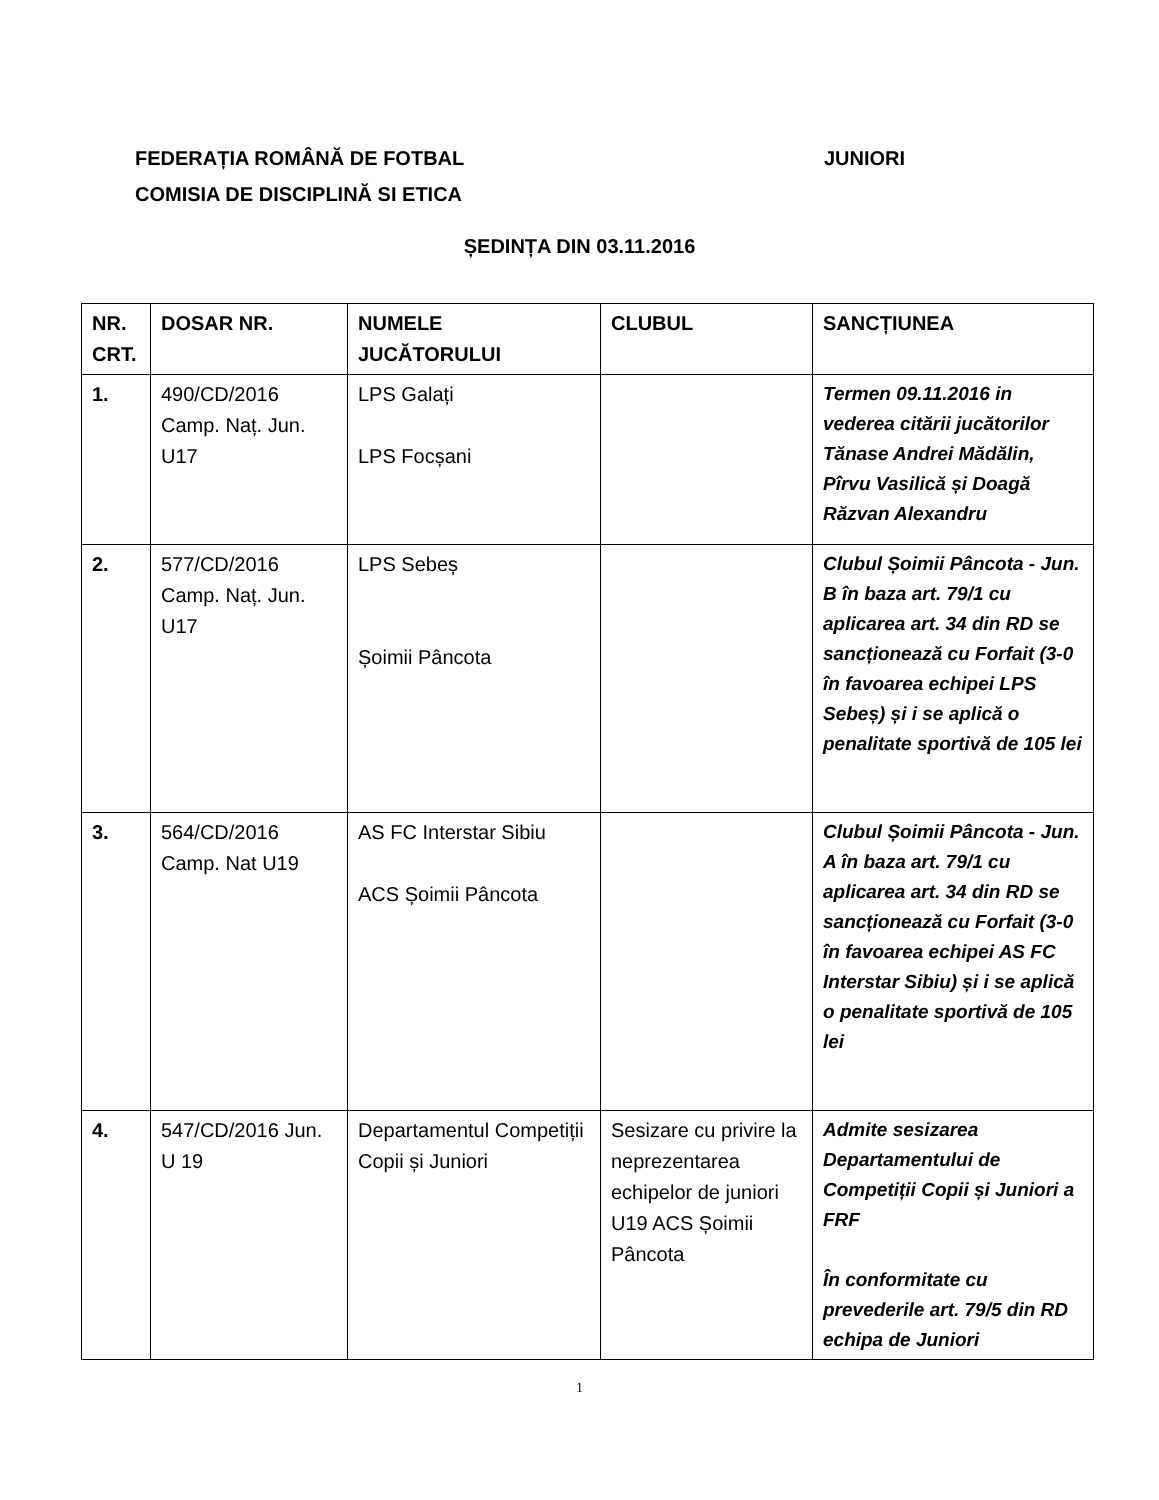JUNIORI FEDERAȚIA ROMÂNĂ DE FOTBAL
COMISIA DE DISCIPLINĂ SI ETICA
ȘEDINȚA DIN 03.11.2016
| NR. CRT. | DOSAR NR. | NUMELE JUCĂTORULUI | CLUBUL | SANCȚIUNEA |
| --- | --- | --- | --- | --- |
| 1. | 490/CD/2016 Camp. Naț. Jun. U17 | LPS Galați LPS Focșani | | Termen 09.11.2016 in vederea citării jucătorilor Tănase Andrei Mădălin, Pîrvu Vasilică și Doagă Răzvan Alexandru |
| 2. | 577/CD/2016 Camp. Naț. Jun. U17 | LPS Sebeș Șoimii Pâncota | | Clubul Șoimii Pâncota - Jun. B în baza art. 79/1 cu aplicarea art. 34 din RD se sancționează cu Forfait (3-0 în favoarea echipei LPS Sebeș) și i se aplică o penalitate sportivă de 105 lei |
| 3. | 564/CD/2016 Camp. Nat U19 | AS FC Interstar Sibiu ACS Șoimii Pâncota | | Clubul Șoimii Pâncota - Jun. A în baza art. 79/1 cu aplicarea art. 34 din RD se sancționează cu Forfait (3-0 în favoarea echipei AS FC Interstar Sibiu) și i se aplică o penalitate sportivă de 105 lei |
| 4. | 547/CD/2016 Jun. U 19 | Departamentul Competiții Copii și Juniori | Sesizare cu privire la neprezentarea echipelor de juniori U19 ACS Șoimii Pâncota | Admite sesizarea Departamentului de Competiții Copii și Juniori a FRF În conformitate cu prevederile art. 79/5 din RD echipa de Juniori |
1